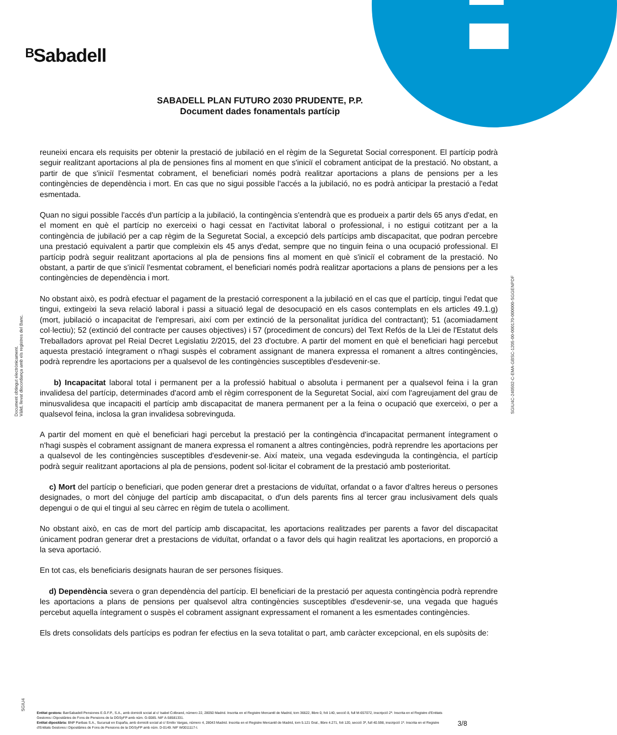ᴮSabadell
SABADELL PLAN FUTURO 2030 PRUDENTE, P.P.
Document dades fonamentals partícip
Document obtingut electrònicament.
Vàlid, llevat discordança amb els registres del Banc.
SGIU4C-240502-C-EMA-GBSC-1205-00-000170-000000-SGGENPDF
SGIU4
reuneixi encara els requisits per obtenir la prestació de jubilació en el règim de la Seguretat Social corresponent. El partícip podrà seguir realitzant aportacions al pla de pensiones fins al moment en que s'iniciï el cobrament anticipat de la prestació. No obstant, a partir de que s'iniciï l'esmentat cobrament, el beneficiari només podrà realitzar aportacions a plans de pensions per a les contingències de dependència i mort. En cas que no sigui possible l'accés a la jubilació, no es podrà anticipar la prestació a l'edat esmentada.
Quan no sigui possible l'accés d'un partícip a la jubilació, la contingència s'entendrà que es produeix a partir dels 65 anys d'edat, en el moment en què el partícip no exerceixi o hagi cessat en l'activitat laboral o professional, i no estigui cotitzant per a la contingència de jubilació per a cap règim de la Seguretat Social, a excepció dels partícips amb discapacitat, que podran percebre una prestació equivalent a partir que compleixin els 45 anys d'edat, sempre que no tinguin feina o una ocupació professional. El partícip podrà seguir realitzant aportacions al pla de pensions fins al moment en què s'iniciï el cobrament de la prestació. No obstant, a partir de que s'iniciï l'esmentat cobrament, el beneficiari només podrà realitzar aportacions a plans de pensions per a les contingències de dependència i mort.
No obstant això, es podrà efectuar el pagament de la prestació corresponent a la jubilació en el cas que el partícip, tingui l'edat que tingui, extingeixi la seva relació laboral i passi a situació legal de desocupació en els casos contemplats en els articles 49.1.g) (mort, jubilació o incapacitat de l'empresari, així com per extinció de la personalitat jurídica del contractant); 51 (acomiadament col·lectiu); 52 (extinció del contracte per causes objectives) i 57 (procediment de concurs) del Text Refós de la Llei de l'Estatut dels Treballadors aprovat pel Reial Decret Legislatiu 2/2015, del 23 d'octubre. A partir del moment en què el beneficiari hagi percebut aquesta prestació íntegrament o n'hagi suspès el cobrament assignant de manera expressa el romanent a altres contingències, podrà reprendre les aportacions per a qualsevol de les contingències susceptibles d'esdevenir-se.
b) Incapacitat laboral total i permanent per a la professió habitual o absoluta i permanent per a qualsevol feina i la gran invalidesa del partícip, determinades d'acord amb el règim corresponent de la Seguretat Social, així com l'agreujament del grau de minusvalidesa que incapaciti el partícip amb discapacitat de manera permanent per a la feina o ocupació que exerceixi, o per a qualsevol feina, inclosa la gran invalidesa sobrevinguda.
A partir del moment en què el beneficiari hagi percebut la prestació per la contingència d'incapacitat permanent íntegrament o n'hagi suspès el cobrament assignant de manera expressa el romanent a altres contingències, podrà reprendre les aportacions per a qualsevol de les contingències susceptibles d'esdevenir-se. Així mateix, una vegada esdevinguda la contingència, el partícip podrà seguir realitzant aportacions al pla de pensions, podent sol·licitar el cobrament de la prestació amb posterioritat.
c) Mort del partícip o beneficiari, que poden generar dret a prestacions de viduïtat, orfandat o a favor d'altres hereus o persones designades, o mort del cònjuge del partícip amb discapacitat, o d'un dels parents fins al tercer grau inclusivament dels quals depengui o de qui el tingui al seu càrrec en règim de tutela o acolliment.
No obstant això, en cas de mort del partícip amb discapacitat, les aportacions realitzades per parents a favor del discapacitat únicament podran generar dret a prestacions de viduïtat, orfandat o a favor dels qui hagin realitzat les aportacions, en proporció a la seva aportació.
En tot cas, els beneficiaris designats hauran de ser persones físiques.
d) Dependència severa o gran dependència del partícip. El beneficiari de la prestació per aquesta contingència podrà reprendre les aportacions a plans de pensions per qualsevol altra contingències susceptibles d'esdevenir-se, una vegada que hagués percebut aquella íntegrament o suspès el cobrament assignant expressament el romanent a les esmentades contingències.
Els drets consolidats dels partícips es podran fer efectius en la seva totalitat o part, amb caràcter excepcional, en els supòsits de:
Entitat gestora: BanSabadell Pensiones E.G.F.P., S.A., amb domicili social al c/ Isabel Colbrand, número 22, 28050 Madrid. Inscrita en el Registre Mercantil de Madrid, tom 36622, llibre 0, foli 140, secció 8, full M-657072, inscripció 2ª. Inscrita en el Registre d'Entitats Gestores i Dipositàries de Fons de Pensions de la DGSyFP amb núm. G-0085. NIF A-58581331.
Entitat dipositària: BNP Paribas S.A., Sucursal en España, amb domicili social al c/ Emilio Vargas, número 4, 28043 Madrid. Inscrita en el Registre Mercantil de Madrid, tom 5.121 Gral., llibre 4.271, foli 120, secció 3ª, full 40.598, inscripció 1ª. Inscrita en el Registre d'Entitats Gestores i Dipositàries de Fons de Pensions de la DGSyFP amb núm. D-0149. NIF W0011117-I.
3/8